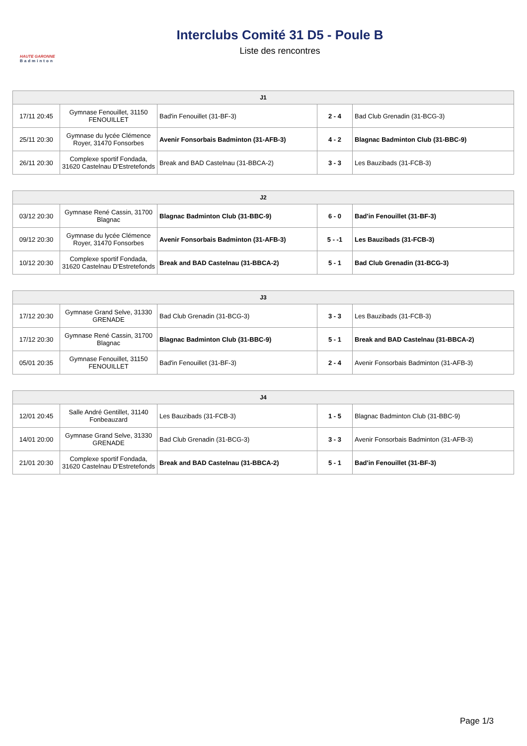HAUTE GARONNE
Badminton
Interclubs Comité 31 D5 - Poule B
Liste des rencontres
| J1 | | | | |
| --- | --- | --- | --- | --- |
| 17/11 20:45 | Gymnase Fenouillet, 31150 FENOUILLET | Bad'in Fenouillet (31-BF-3) | 2 - 4 | Bad Club Grenadin (31-BCG-3) |
| 25/11 20:30 | Gymnase du lycée Clémence Royer, 31470 Fonsorbes | Avenir Fonsorbais Badminton (31-AFB-3) | 4 - 2 | Blagnac Badminton Club (31-BBC-9) |
| 26/11 20:30 | Complexe sportif Fondada, 31620 Castelnau D'Estretefonds | Break and BAD Castelnau (31-BBCA-2) | 3 - 3 | Les Bauzibads (31-FCB-3) |
| J2 | | | | |
| --- | --- | --- | --- | --- |
| 03/12 20:30 | Gymnase René Cassin, 31700 Blagnac | Blagnac Badminton Club (31-BBC-9) | 6 - 0 | Bad'in Fenouillet (31-BF-3) |
| 09/12 20:30 | Gymnase du lycée Clémence Royer, 31470 Fonsorbes | Avenir Fonsorbais Badminton (31-AFB-3) | 5 - -1 | Les Bauzibads (31-FCB-3) |
| 10/12 20:30 | Complexe sportif Fondada, 31620 Castelnau D'Estretefonds | Break and BAD Castelnau (31-BBCA-2) | 5 - 1 | Bad Club Grenadin (31-BCG-3) |
| J3 | | | | |
| --- | --- | --- | --- | --- |
| 17/12 20:30 | Gymnase Grand Selve, 31330 GRENADE | Bad Club Grenadin (31-BCG-3) | 3 - 3 | Les Bauzibads (31-FCB-3) |
| 17/12 20:30 | Gymnase René Cassin, 31700 Blagnac | Blagnac Badminton Club (31-BBC-9) | 5 - 1 | Break and BAD Castelnau (31-BBCA-2) |
| 05/01 20:35 | Gymnase Fenouillet, 31150 FENOUILLET | Bad'in Fenouillet (31-BF-3) | 2 - 4 | Avenir Fonsorbais Badminton (31-AFB-3) |
| J4 | | | | |
| --- | --- | --- | --- | --- |
| 12/01 20:45 | Salle André Gentillet, 31140 Fonbeauzard | Les Bauzibads (31-FCB-3) | 1 - 5 | Blagnac Badminton Club (31-BBC-9) |
| 14/01 20:00 | Gymnase Grand Selve, 31330 GRENADE | Bad Club Grenadin (31-BCG-3) | 3 - 3 | Avenir Fonsorbais Badminton (31-AFB-3) |
| 21/01 20:30 | Complexe sportif Fondada, 31620 Castelnau D'Estretefonds | Break and BAD Castelnau (31-BBCA-2) | 5 - 1 | Bad'in Fenouillet (31-BF-3) |
Page 1/3